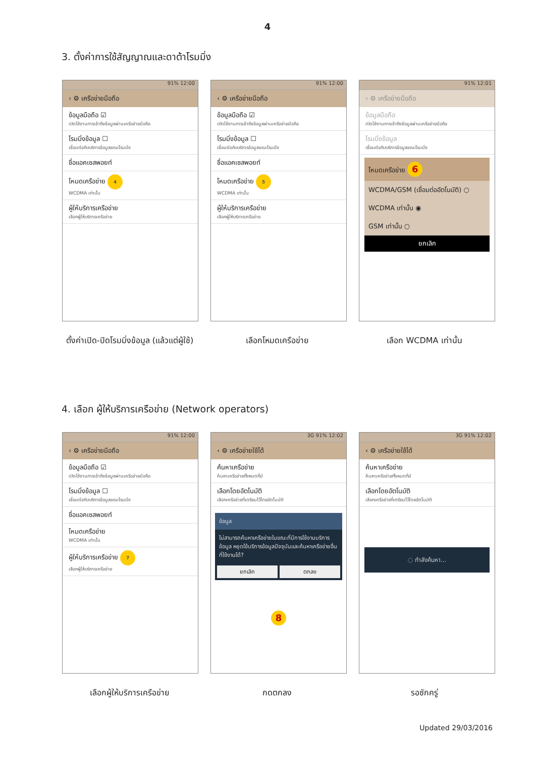4
3. ตั้งค่าการใช้สัญญาณและดาต้าโรมมิ่ง
91% 12:00
‹ ⚙ เครือข่ายมือถือ
ข้อมูลมือถือ ☑
เปิดใช้งานการเข้าถึงข้อมูลผ่านเครือข่ายมือถือ
โรมมิ่งข้อมูล ☐
เชื่อมต่อกับบริการข้อมูลขณะโรมมิ่ง
ชื่อแอคเซสพอยท์
โหมดเครือข่าย 4
WCDMA เท่านั้น
ผู้ให้บริการเครือข่าย
เลือกผู้ให้บริการเครือข่าย
91% 12:00
‹ ⚙ เครือข่ายมือถือ
ข้อมูลมือถือ ☑
เปิดใช้งานการเข้าถึงข้อมูลผ่านเครือข่ายมือถือ
โรมมิ่งข้อมูล ☐
เชื่อมต่อกับบริการข้อมูลขณะโรมมิ่ง
ชื่อแอคเซสพอยท์
โหมดเครือข่าย 5
WCDMA เท่านั้น
ผู้ให้บริการเครือข่าย
เลือกผู้ให้บริการเครือข่าย
91% 12:01
‹ ⚙ เครือข่ายมือถือ
ข้อมูลมือถือ
เปิดใช้งานการเข้าถึงข้อมูลผ่านเครือข่ายมือถือ
โรมมิ่งข้อมูล
เชื่อมต่อกับบริการข้อมูลขณะโรมมิ่ง
โหมดเครือข่าย 6
WCDMA/GSM (เชื่อมต่ออัตโนมัติ) ○
WCDMA เท่านั้น ◉
GSM เท่านั้น ○
ยกเลิก
ตั้งค่าเปิด-ปิดโรมมิ่งข้อมูล (แล้วแต่ผู้ใช้)
เลือกโหมดเครือข่าย เลือก WCDMA เท่านั้น
4. เลือก ผู้ให้บริการเครือข่าย (Network operators)
91% 12:00
‹ ⚙ เครือข่ายมือถือ
ข้อมูลมือถือ ☑
เปิดใช้งานการเข้าถึงข้อมูลผ่านเครือข่ายมือถือ
โรมมิ่งข้อมูล ☐
เชื่อมต่อกับบริการข้อมูลขณะโรมมิ่ง
ชื่อแอคเซสพอยท์
โหมดเครือข่าย
WCDMA เท่านั้น
ผู้ให้บริการเครือข่าย 7
เลือกผู้ให้บริการเครือข่าย
3G 91% 12:02
‹ ⚙ เครือข่ายใช้ได้
ค้นหาเครือข่าย
ค้นหาเครือข่ายทั้งหมดที่มี
เลือกโดยอัตโนมัติ
เลือกเครือข่ายที่เตรียมไว้โดยอัตโนมัติ
ข้อมูล
ไม่สามารถค้นหาเครือข่ายในขณะที่มีการใช้งานบริการข้อมูล หยุดใช้บริการข้อมูลปัจจุบันและค้นหาเครือข่ายอื่นที่ใช้งานได้?
ยกเลิก ตกลง
8
3G 91% 12:02
‹ ⚙ เครือข่ายใช้ได้
ค้นหาเครือข่าย
ค้นหาเครือข่ายทั้งหมดที่มี
เลือกโดยอัตโนมัติ
เลือกเครือข่ายที่เตรียมไว้โดยอัตโนมัติ
◌ กำลังค้นหา...
เลือกผู้ให้บริการเครือข่าย กดตกลง รอซักครู่
Updated 29/03/2016